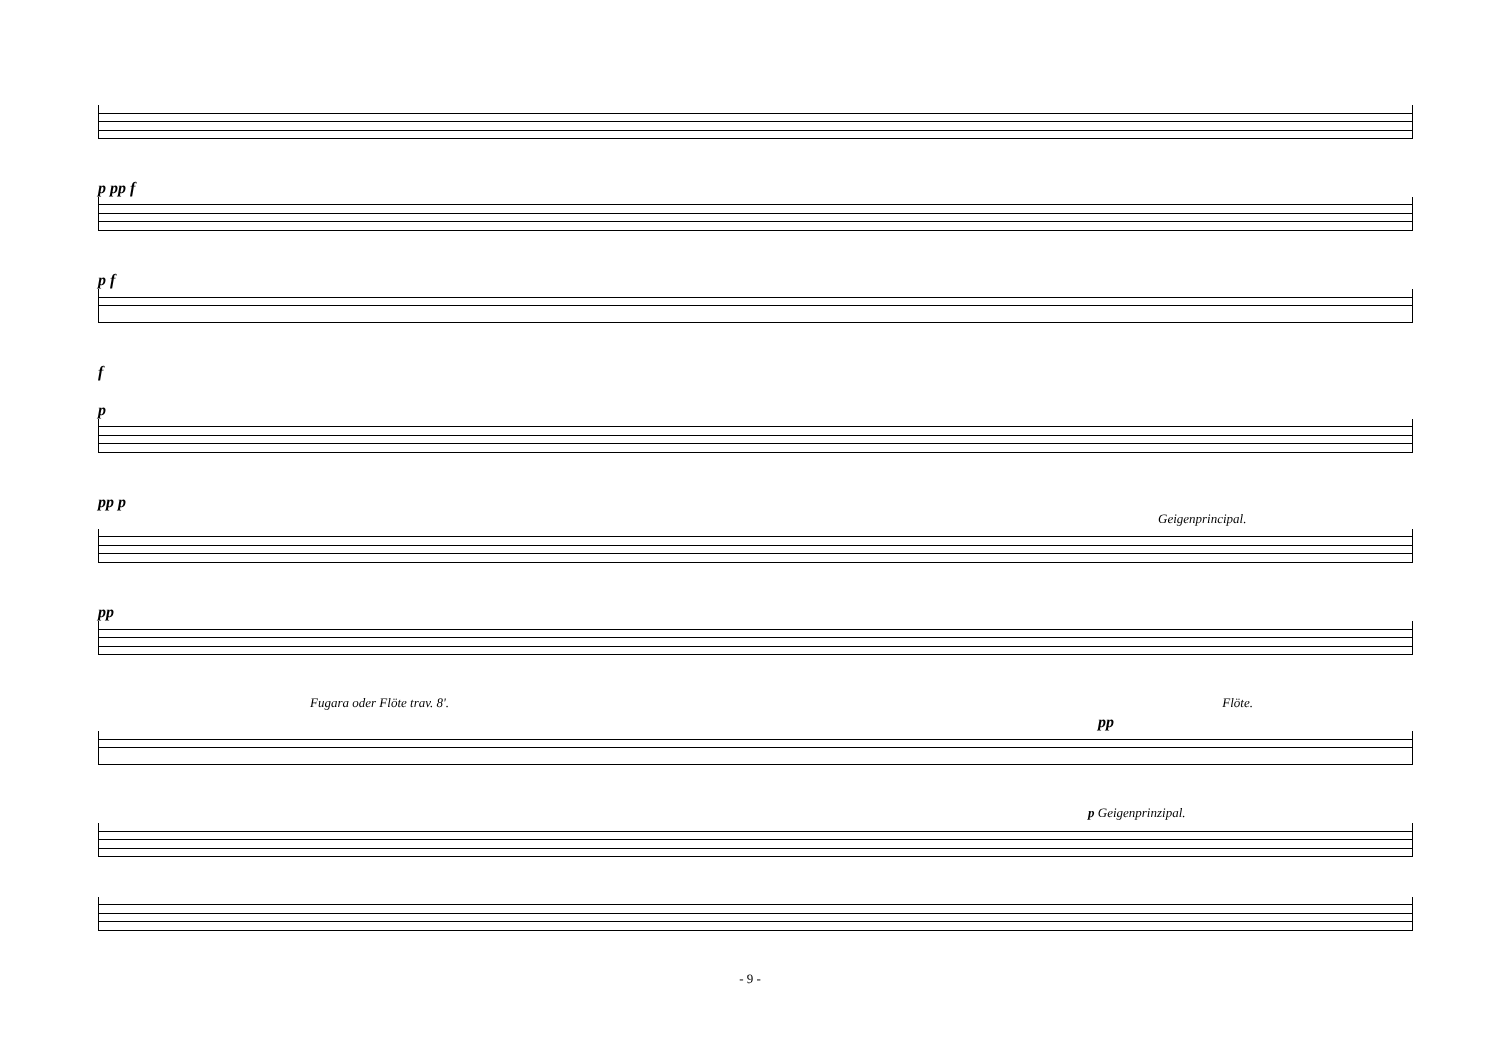p pp f
p f
f
p
pp p
Geigenprincipal.
pp
Fugara oder Flöte trav. 8'. Flöte.
pp
p Geigenprinzipal.
- 9 -